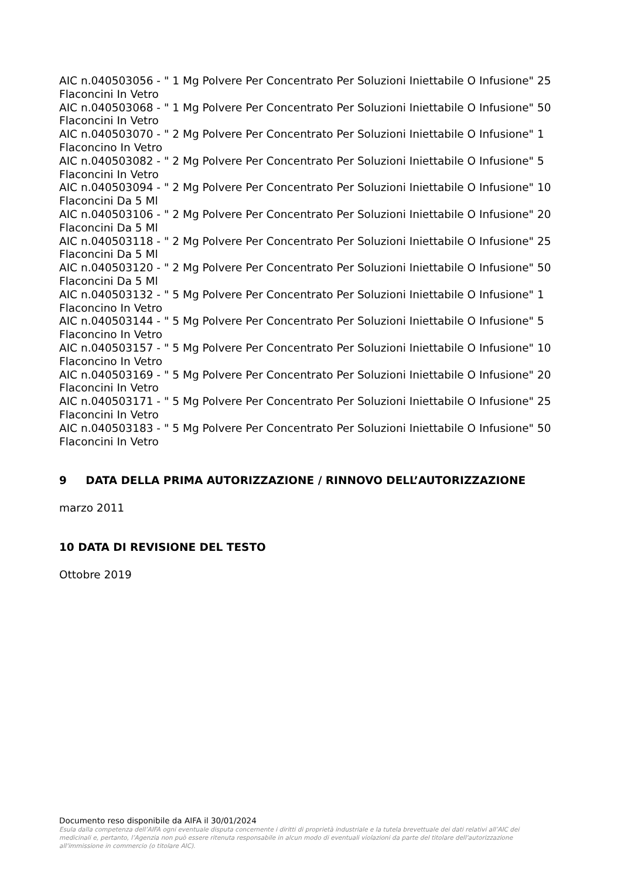AIC n.040503056 - " 1 Mg Polvere Per Concentrato Per Soluzioni Iniettabile O Infusione" 25 Flaconcini In Vetro
AIC n.040503068 - " 1 Mg Polvere Per Concentrato Per Soluzioni Iniettabile O Infusione" 50 Flaconcini In Vetro
AIC n.040503070 - " 2 Mg Polvere Per Concentrato Per Soluzioni Iniettabile O Infusione" 1 Flaconcino In Vetro
AIC n.040503082 - " 2 Mg Polvere Per Concentrato Per Soluzioni Iniettabile O Infusione" 5 Flaconcini In Vetro
AIC n.040503094 - " 2 Mg Polvere Per Concentrato Per Soluzioni Iniettabile O Infusione" 10 Flaconcini Da 5 Ml
AIC n.040503106 - " 2 Mg Polvere Per Concentrato Per Soluzioni Iniettabile O Infusione" 20 Flaconcini Da 5 Ml
AIC n.040503118 - " 2 Mg Polvere Per Concentrato Per Soluzioni Iniettabile O Infusione" 25 Flaconcini Da 5 Ml
AIC n.040503120 - " 2 Mg Polvere Per Concentrato Per Soluzioni Iniettabile O Infusione" 50 Flaconcini Da 5 Ml
AIC n.040503132 - " 5 Mg Polvere Per Concentrato Per Soluzioni Iniettabile O Infusione" 1 Flaconcino In Vetro
AIC n.040503144 - " 5 Mg Polvere Per Concentrato Per Soluzioni Iniettabile O Infusione" 5 Flaconcino In Vetro
AIC n.040503157 - " 5 Mg Polvere Per Concentrato Per Soluzioni Iniettabile O Infusione" 10 Flaconcino In Vetro
AIC n.040503169 - " 5 Mg Polvere Per Concentrato Per Soluzioni Iniettabile O Infusione" 20 Flaconcini In Vetro
AIC n.040503171 - " 5 Mg Polvere Per Concentrato Per Soluzioni Iniettabile O Infusione" 25 Flaconcini In Vetro
AIC n.040503183 - " 5 Mg Polvere Per Concentrato Per Soluzioni Iniettabile O Infusione" 50 Flaconcini In Vetro
9 DATA DELLA PRIMA AUTORIZZAZIONE / RINNOVO DELL’AUTORIZZAZIONE
marzo 2011
10 DATA DI REVISIONE DEL TESTO
Ottobre 2019
Documento reso disponibile da AIFA il 30/01/2024
Esula dalla competenza dell’AIFA ogni eventuale disputa concernente i diritti di proprietà industriale e la tutela brevettuale dei dati relativi all’AIC dei medicinali e, pertanto, l’Agenzia non può essere ritenuta responsabile in alcun modo di eventuali violazioni da parte del titolare dell'autorizzazione all'immissione in commercio (o titolare AIC).